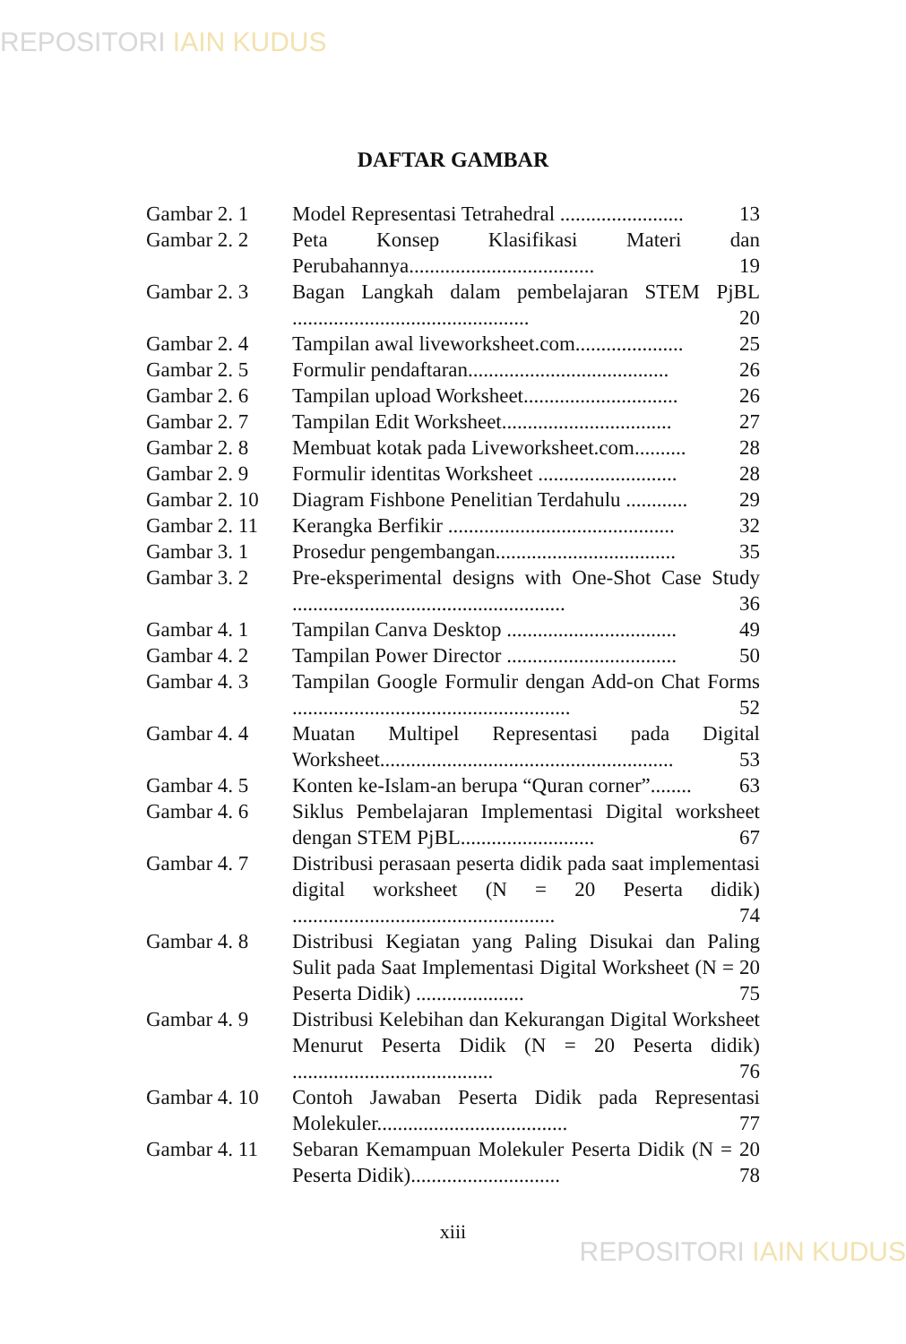REPOSITORI IAIN KUDUS
DAFTAR GAMBAR
Gambar 2. 1 Model Representasi Tetrahedral ........................ 13
Gambar 2. 2 Peta Konsep Klasifikasi Materi dan Perubahannya.................................... 19
Gambar 2. 3 Bagan Langkah dalam pembelajaran STEM PjBL .............................................. 20
Gambar 2. 4 Tampilan awal liveworksheet.com..................... 25
Gambar 2. 5 Formulir pendaftaran....................................... 26
Gambar 2. 6 Tampilan upload Worksheet.............................. 26
Gambar 2. 7 Tampilan Edit Worksheet................................. 27
Gambar 2. 8 Membuat kotak pada Liveworksheet.com.......... 28
Gambar 2. 9 Formulir identitas Worksheet ........................... 28
Gambar 2. 10
Diagram Fishbone Penelitian Terdahulu ............ 29
Gambar 2. 11
Kerangka Berfikir ............................................ 32
Gambar 3. 1 Prosedur pengembangan................................... 35
Gambar 3. 2 Pre-eksperimental designs with One-Shot Case Study ..................................................... 36
Gambar 4. 1 Tampilan Canva Desktop ................................. 49
Gambar 4. 2 Tampilan Power Director ................................. 50
Gambar 4. 3 Tampilan Google Formulir dengan Add-on Chat Forms ...................................................... 52
Gambar 4. 4 Muatan Multipel Representasi pada Digital Worksheet......................................................... 53
Gambar 4. 5 Konten ke-Islam-an berupa “Quran corner”........ 63
Gambar 4. 6 Siklus Pembelajaran Implementasi Digital worksheet dengan STEM PjBL.......................... 67
Gambar 4. 7 Distribusi perasaan peserta didik pada saat implementasi digital worksheet (N = 20 Peserta didik) ................................................... 74
Gambar 4. 8 Distribusi Kegiatan yang Paling Disukai dan Paling Sulit pada Saat Implementasi Digital Worksheet (N = 20 Peserta Didik) ..................... 75
Gambar 4. 9 Distribusi Kelebihan dan Kekurangan Digital Worksheet Menurut Peserta Didik (N = 20 Peserta didik) ....................................... 76
Gambar 4. 10
Contoh Jawaban Peserta Didik pada Representasi Molekuler..................................... 77
Gambar 4. 11
Sebaran Kemampuan Molekuler Peserta Didik (N = 20 Peserta Didik)............................. 78
xiii
REPOSITORI IAIN KUDUS